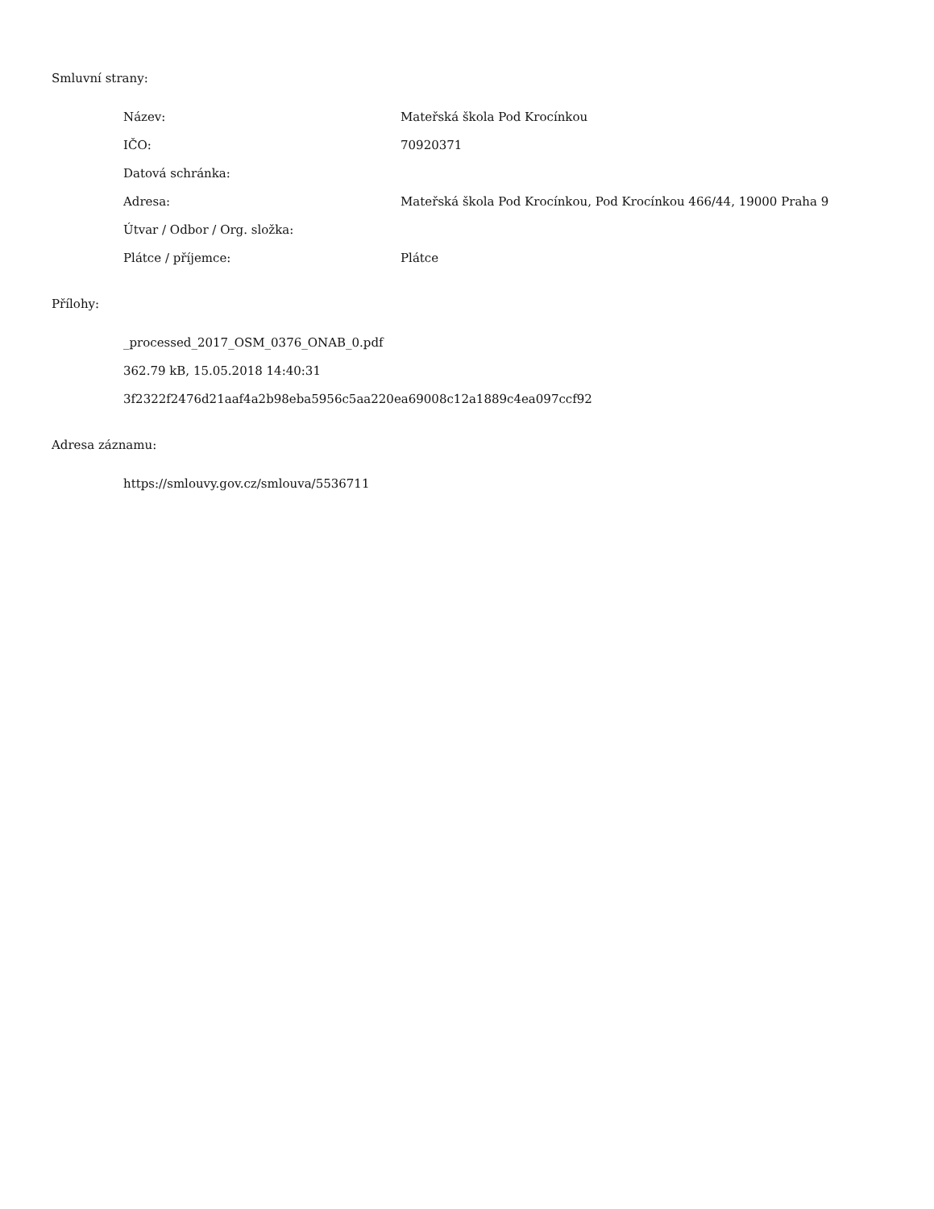Smluvní strany:
| Název: | Mateřská škola Pod Krocínkou |
| IČO: | 70920371 |
| Datová schránka: | |
| Adresa: | Mateřská škola Pod Krocínkou, Pod Krocínkou 466/44, 19000 Praha 9 |
| Útvar / Odbor / Org. složka: | |
| Plátce / příjemce: | Plátce |
Přílohy:
_processed_2017_OSM_0376_ONAB_0.pdf
362.79 kB, 15.05.2018 14:40:31
3f2322f2476d21aaf4a2b98eba5956c5aa220ea69008c12a1889c4ea097ccf92
Adresa záznamu:
https://smlouvy.gov.cz/smlouva/5536711